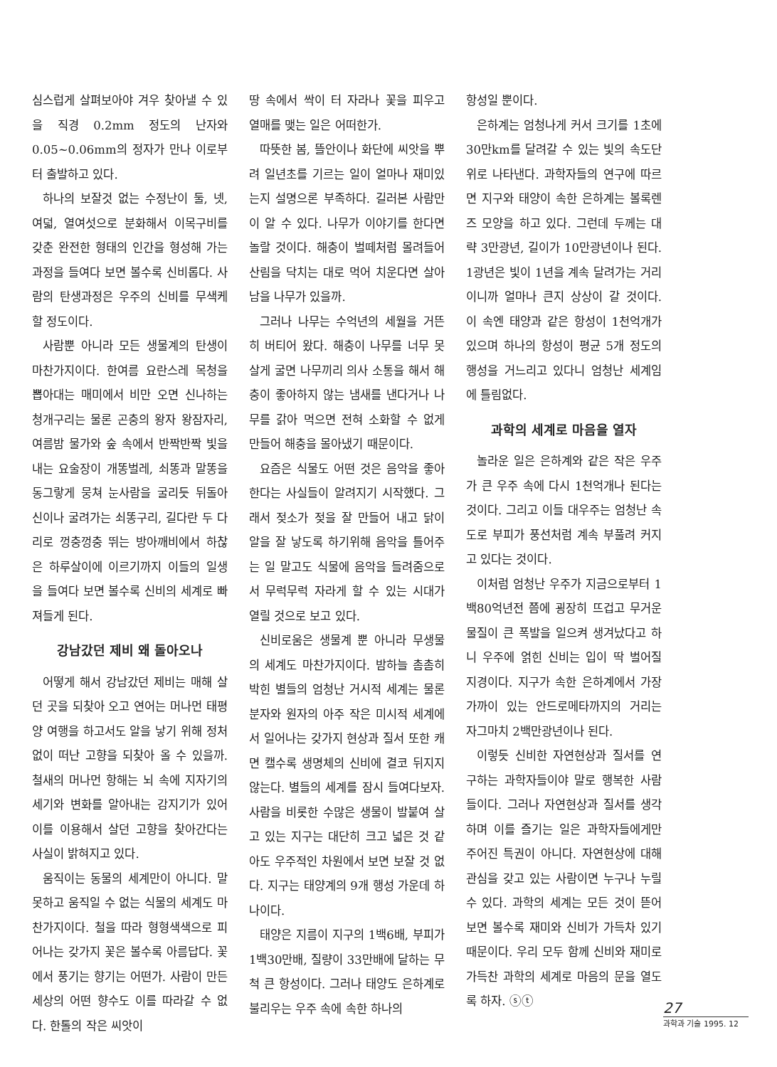심스럽게 살펴보아야 겨우 찾아낼 수 있을 직경 0.2mm 정도의 난자와 0.05~0.06mm의 정자가 만나 이로부터 출발하고 있다.
하나의 보잘것 없는 수정난이 둘, 넷, 여덟, 열여섯으로 분화해서 이목구비를 갖춘 완전한 형태의 인간을 형성해 가는 과정을 들여다 보면 볼수록 신비롭다. 사람의 탄생과정은 우주의 신비를 무색케 할 정도이다.
사람뿐 아니라 모든 생물계의 탄생이 마찬가지이다. 한여름 요란스레 목청을 뽑아대는 매미에서 비만 오면 신나하는 청개구리는 물론 곤충의 왕자 왕잠자리, 여름밤 물가와 숲 속에서 반짝반짝 빛을 내는 요술장이 개똥벌레, 쇠똥과 말똥을 동그랗게 뭉쳐 눈사람을 굴리듯 뒤돌아 신이나 굴려가는 쇠똥구리, 길다란 두 다리로 껑충껑충 뛰는 방아깨비에서 하찮은 하루살이에 이르기까지 이들의 일생을 들여다 보면 볼수록 신비의 세계로 빠져들게 된다.
강남갔던 제비 왜 돌아오나
어떻게 해서 강남갔던 제비는 매해 살던 곳을 되찾아 오고 연어는 머나먼 태평양 여행을 하고서도 알을 낳기 위해 정처 없이 떠난 고향을 되찾아 올 수 있을까. 철새의 머나먼 항해는 뇌 속에 지자기의 세기와 변화를 알아내는 감지기가 있어 이를 이용해서 살던 고향을 찾아간다는 사실이 밝혀지고 있다.
움직이는 동물의 세계만이 아니다. 말 못하고 움직일 수 없는 식물의 세계도 마찬가지이다. 철을 따라 형형색색으로 피어나는 갖가지 꽃은 볼수록 아름답다. 꽃에서 풍기는 향기는 어떤가. 사람이 만든 세상의 어떤 향수도 이를 따라갈 수 없다. 한톨의 작은 씨앗이
땅 속에서 싹이 터 자라나 꽃을 피우고 열매를 맺는 일은 어떠한가.
따뜻한 봄, 뜰안이나 화단에 씨앗을 뿌려 일년초를 기르는 일이 얼마나 재미있는지 설명으론 부족하다. 길러본 사람만이 알 수 있다. 나무가 이야기를 한다면 놀랄 것이다. 해충이 벌떼처럼 몰려들어 산림을 닥치는 대로 먹어 치운다면 살아 남을 나무가 있을까.
그러나 나무는 수억년의 세월을 거뜬히 버티어 왔다. 해충이 나무를 너무 못살게 굴면 나무끼리 의사 소통을 해서 해충이 좋아하지 않는 냄새를 낸다거나 나무를 갉아 먹으면 전혀 소화할 수 없게 만들어 해충을 몰아냈기 때문이다.
요즘은 식물도 어떤 것은 음악을 좋아한다는 사실들이 알려지기 시작했다. 그래서 젖소가 젖을 잘 만들어 내고 닭이 알을 잘 낳도록 하기위해 음악을 틀어주는 일 말고도 식물에 음악을 들려줌으로서 무럭무럭 자라게 할 수 있는 시대가 열릴 것으로 보고 있다.
신비로움은 생물계 뿐 아니라 무생물의 세계도 마찬가지이다. 밤하늘 촘촘히 박힌 별들의 엄청난 거시적 세계는 물론 분자와 원자의 아주 작은 미시적 세계에서 일어나는 갖가지 현상과 질서 또한 캐면 캘수록 생명체의 신비에 결코 뒤지지 않는다. 별들의 세계를 잠시 들여다보자. 사람을 비롯한 수많은 생물이 발붙여 살고 있는 지구는 대단히 크고 넓은 것 같아도 우주적인 차원에서 보면 보잘 것 없다. 지구는 태양계의 9개 행성 가운데 하나이다.
태양은 지름이 지구의 1백6배, 부피가 1백30만배, 질량이 33만배에 달하는 무척 큰 항성이다. 그러나 태양도 은하계로 불리우는 우주 속에 속한 하나의
항성일 뿐이다.
은하계는 엄청나게 커서 크기를 1초에 30만km를 달려갈 수 있는 빛의 속도단위로 나타낸다. 과학자들의 연구에 따르면 지구와 태양이 속한 은하계는 볼록렌즈 모양을 하고 있다. 그런데 두께는 대략 3만광년, 길이가 10만광년이나 된다. 1광년은 빛이 1년을 계속 달려가는 거리이니까 얼마나 큰지 상상이 갈 것이다. 이 속엔 태양과 같은 항성이 1천억개가 있으며 하나의 항성이 평균 5개 정도의 행성을 거느리고 있다니 엄청난 세계임에 틀림없다.
과학의 세계로 마음을 열자
놀라운 일은 은하계와 같은 작은 우주가 큰 우주 속에 다시 1천억개나 된다는 것이다. 그리고 이들 대우주는 엄청난 속도로 부피가 풍선처럼 계속 부풀려 커지고 있다는 것이다.
이처럼 엄청난 우주가 지금으로부터 1백80억년전 쯤에 굉장히 뜨겁고 무거운 물질이 큰 폭발을 일으켜 생겨났다고 하니 우주에 얽힌 신비는 입이 딱 벌어질 지경이다. 지구가 속한 은하계에서 가장 가까이 있는 안드로메타까지의 거리는 자그마치 2백만광년이나 된다.
이렇듯 신비한 자연현상과 질서를 연구하는 과학자들이야 말로 행복한 사람들이다. 그러나 자연현상과 질서를 생각하며 이를 즐기는 일은 과학자들에게만 주어진 특권이 아니다. 자연현상에 대해 관심을 갖고 있는 사람이면 누구나 누릴 수 있다. 과학의 세계는 모든 것이 뜯어보면 볼수록 재미와 신비가 가득차 있기 때문이다. 우리 모두 함께 신비와 재미로 가득찬 과학의 세계로 마음의 문을 열도록 하자. ⓢⓣ
27
과학과 기술 1995. 12